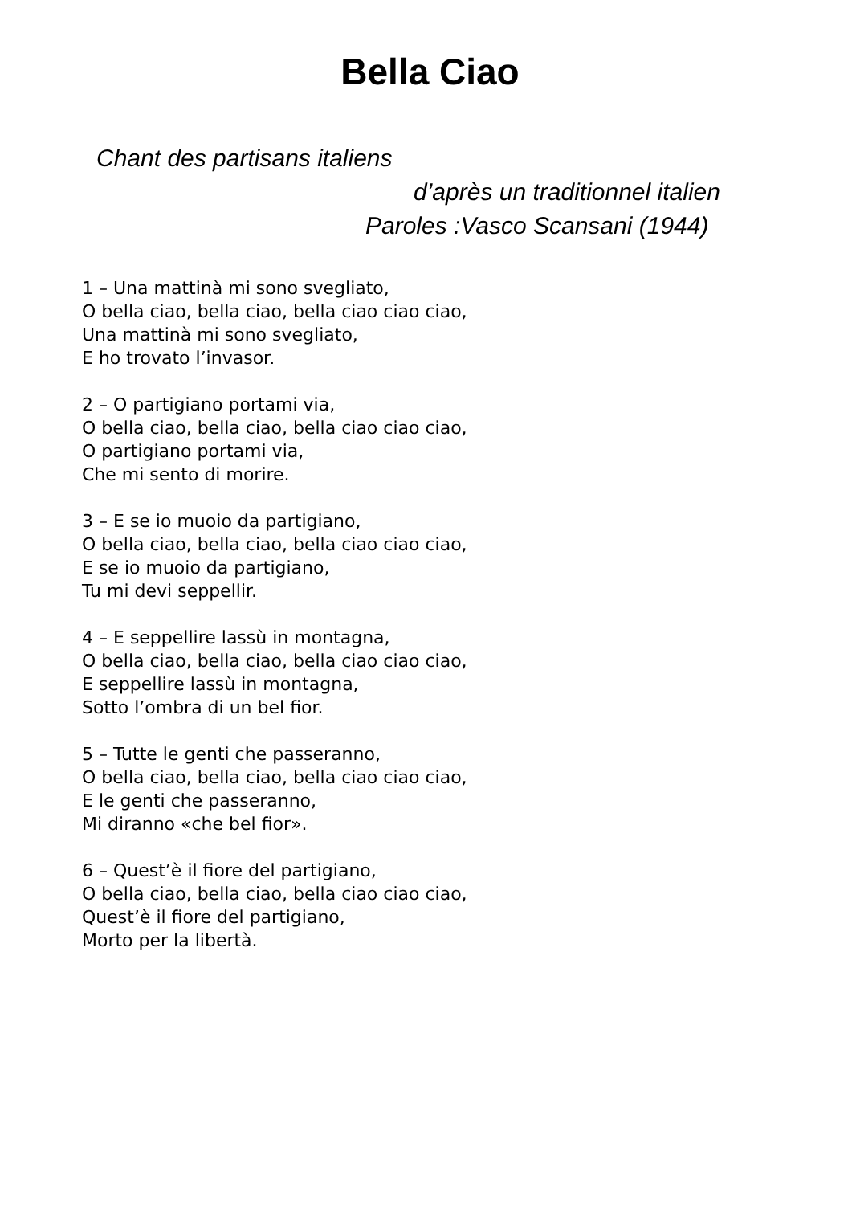Bella Ciao
Chant des partisans italiens
d’après un traditionnel italien
Paroles :Vasco Scansani (1944)
1 – Una mattinà mi sono svegliato,
O bella ciao, bella ciao, bella ciao ciao ciao,
Una mattinà mi sono svegliato,
E ho trovato l’invasor.
2 – O partigiano portami via,
O bella ciao, bella ciao, bella ciao ciao ciao,
O partigiano portami via,
Che mi sento di morire.
3 – E se io muoio da partigiano,
O bella ciao, bella ciao, bella ciao ciao ciao,
E se io muoio da partigiano,
Tu mi devi seppellir.
4 – E seppellire lassù in montagna,
O bella ciao, bella ciao, bella ciao ciao ciao,
E seppellire lassù in montagna,
Sotto l’ombra di un bel fior.
5 – Tutte le genti che passeranno,
O bella ciao, bella ciao, bella ciao ciao ciao,
E le genti che passeranno,
Mi diranno «che bel fior».
6 – Quest’è il fiore del partigiano,
O bella ciao, bella ciao, bella ciao ciao ciao,
Quest’è il fiore del partigiano,
Morto per la libertà.